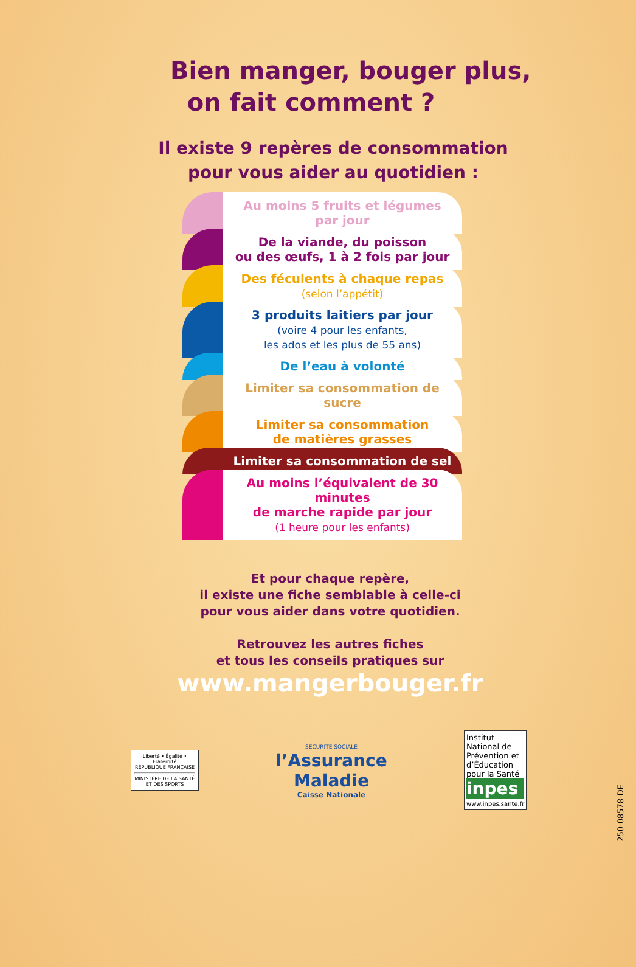Bien manger, bouger plus,
on fait comment ?
Il existe 9 repères de consommation
pour vous aider au quotidien :
Au moins 5 fruits et légumes
par jour
De la viande, du poisson
ou des œufs, 1 à 2 fois par jour
Des féculents à chaque repas
(selon l’appétit)
3 produits laitiers par jour
(voire 4 pour les enfants,
les ados et les plus de 55 ans)
De l’eau à volonté
Limiter sa consommation de sucre
Limiter sa consommation
de matières grasses
Limiter sa consommation de sel
Au moins l’équivalent de 30 minutes
de marche rapide par jour
(1 heure pour les enfants)
Et pour chaque repère,
il existe une fiche semblable à celle-ci
pour vous aider dans votre quotidien.
Retrouvez les autres fiches
et tous les conseils pratiques sur
www.mangerbouger.fr
Liberté • Égalité • Fraternité
RÉPUBLIQUE FRANÇAISE
MINISTÈRE DE LA SANTÉ ET DES SPORTS
SÉCURITÉ SOCIALE
l’Assurance
Maladie
Caisse Nationale
Institut National de Prévention et d’Éducation pour la Santé
inpes
www.inpes.sante.fr
250-08578-DE